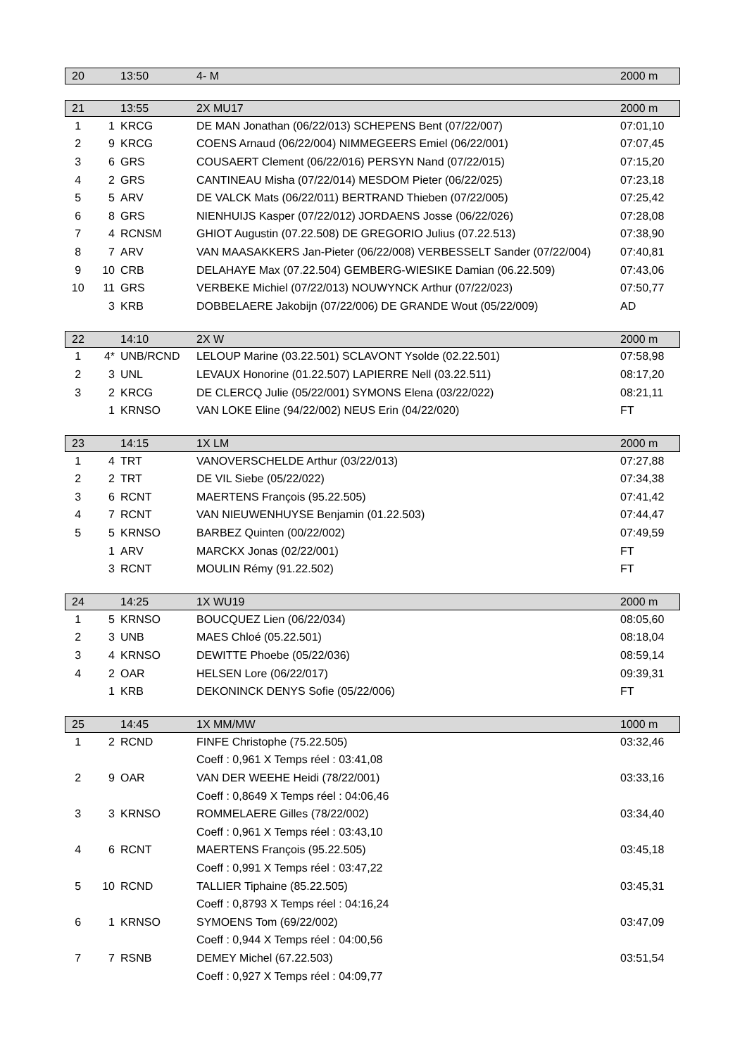| 20 | | 13:50 | 4- M | 2000 m |
| 21 | | 13:55 | 2X MU17 | 2000 m |
| 1 | 1 | KRCG | DE MAN Jonathan (06/22/013) SCHEPENS Bent (07/22/007) | 07:01,10 |
| 2 | 9 | KRCG | COENS Arnaud (06/22/004) NIMMEGEERS Emiel (06/22/001) | 07:07,45 |
| 3 | 6 | GRS | COUSAERT Clement (06/22/016) PERSYN Nand (07/22/015) | 07:15,20 |
| 4 | 2 | GRS | CANTINEAU Misha (07/22/014) MESDOM Pieter (06/22/025) | 07:23,18 |
| 5 | 5 | ARV | DE VALCK Mats (06/22/011) BERTRAND Thieben (07/22/005) | 07:25,42 |
| 6 | 8 | GRS | NIENHUIJS Kasper (07/22/012) JORDAENS Josse (06/22/026) | 07:28,08 |
| 7 | 4 | RCNSM | GHIOT Augustin (07.22.508) DE GREGORIO Julius (07.22.513) | 07:38,90 |
| 8 | 7 | ARV | VAN MAASAKKERS Jan-Pieter (06/22/008) VERBESSELT Sander (07/22/004) | 07:40,81 |
| 9 | 10 | CRB | DELAHAYE Max (07.22.504) GEMBERG-WIESIKE Damian (06.22.509) | 07:43,06 |
| 10 | 11 | GRS | VERBEKE Michiel (07/22/013) NOUWYNCK Arthur (07/22/023) | 07:50,77 |
| | 3 | KRB | DOBBELAERE Jakobijn (07/22/006) DE GRANDE Wout (05/22/009) | AD |
| 22 | | 14:10 | 2X W | 2000 m |
| 1 | 4* | UNB/RCND | LELOUP Marine (03.22.501) SCLAVONT Ysolde (02.22.501) | 07:58,98 |
| 2 | 3 | UNL | LEVAUX Honorine (01.22.507) LAPIERRE Nell (03.22.511) | 08:17,20 |
| 3 | 2 | KRCG | DE CLERCQ Julie (05/22/001) SYMONS Elena (03/22/022) | 08:21,11 |
| | 1 | KRNSO | VAN LOKE Eline (94/22/002) NEUS Erin (04/22/020) | FT |
| 23 | | 14:15 | 1X LM | 2000 m |
| 1 | 4 | TRT | VANOVERSCHELDE Arthur (03/22/013) | 07:27,88 |
| 2 | 2 | TRT | DE VIL Siebe (05/22/022) | 07:34,38 |
| 3 | 6 | RCNT | MAERTENS François (95.22.505) | 07:41,42 |
| 4 | 7 | RCNT | VAN NIEUWENHUYSE Benjamin (01.22.503) | 07:44,47 |
| 5 | 5 | KRNSO | BARBEZ Quinten (00/22/002) | 07:49,59 |
| | 1 | ARV | MARCKX Jonas (02/22/001) | FT |
| | 3 | RCNT | MOULIN Rémy (91.22.502) | FT |
| 24 | | 14:25 | 1X WU19 | 2000 m |
| 1 | 5 | KRNSO | BOUCQUEZ Lien (06/22/034) | 08:05,60 |
| 2 | 3 | UNB | MAES Chloé (05.22.501) | 08:18,04 |
| 3 | 4 | KRNSO | DEWITTE Phoebe (05/22/036) | 08:59,14 |
| 4 | 2 | OAR | HELSEN Lore (06/22/017) | 09:39,31 |
| | 1 | KRB | DEKONINCK DENYS Sofie (05/22/006) | FT |
| 25 | | 14:45 | 1X MM/MW | 1000 m |
| 1 | 2 | RCND | FINFE Christophe (75.22.505) | 03:32,46 |
| | | | Coeff : 0,961 X Temps réel : 03:41,08 | |
| 2 | 9 | OAR | VAN DER WEEHE Heidi (78/22/001) | 03:33,16 |
| | | | Coeff : 0,8649 X Temps réel : 04:06,46 | |
| 3 | 3 | KRNSO | ROMMELAERE Gilles (78/22/002) | 03:34,40 |
| | | | Coeff : 0,961 X Temps réel : 03:43,10 | |
| 4 | 6 | RCNT | MAERTENS François (95.22.505) | 03:45,18 |
| | | | Coeff : 0,991 X Temps réel : 03:47,22 | |
| 5 | 10 | RCND | TALLIER Tiphaine (85.22.505) | 03:45,31 |
| | | | Coeff : 0,8793 X Temps réel : 04:16,24 | |
| 6 | 1 | KRNSO | SYMOENS Tom (69/22/002) | 03:47,09 |
| | | | Coeff : 0,944 X Temps réel : 04:00,56 | |
| 7 | 7 | RSNB | DEMEY Michel (67.22.503) | 03:51,54 |
| | | | Coeff : 0,927 X Temps réel : 04:09,77 | |